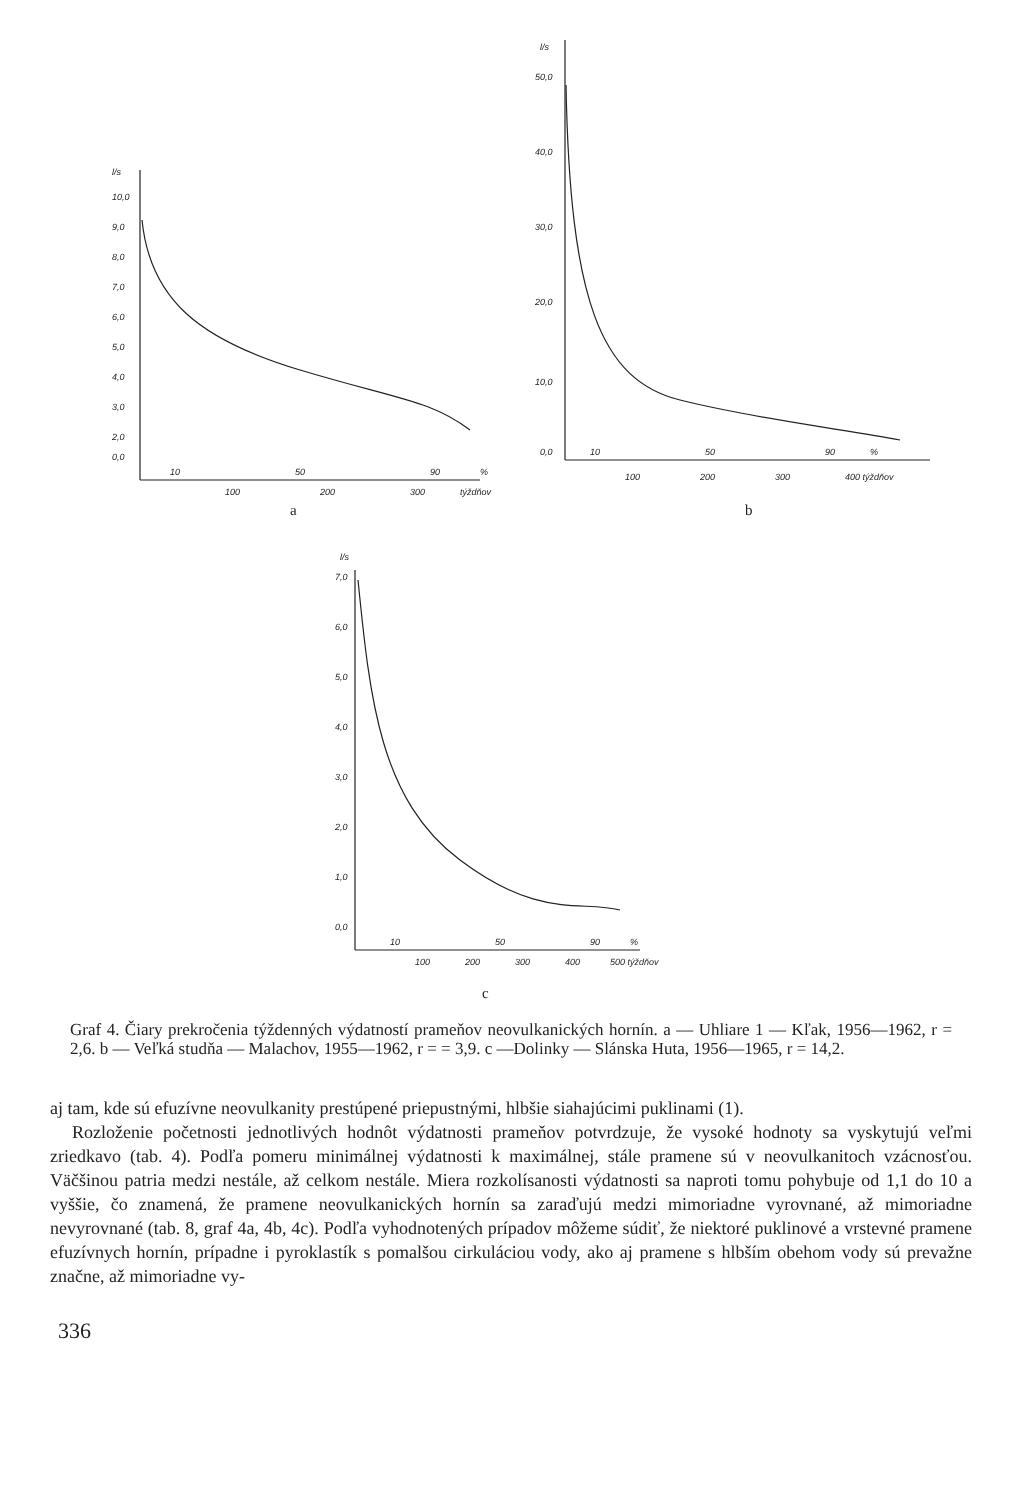l/s
10,0
9,0
8,0
7,0
6,0
5,0
4,0
3,0
2,0
0,0
10
50
90
%
100
200
300
týždňov
l/s
50,0
40,0
30,0
20,0
10,0
0,0
10
50
90
%
100
200
300
400 týždňov
l/s
7,0
6,0
5,0
4,0
3,0
2,0
1,0
0,0
10
50
90
%
100
200
300
400
500 týždňov
a b
c
Graf 4. Čiary prekročenia týždenných výdatností prameňov neovulkanických hornín. a — Uhliare 1 — Kľak, 1956—1962, r = 2,6. b — Veľká studňa — Malachov, 1955—1962, r = = 3,9. c —Dolinky — Slánska Huta, 1956—1965, r = 14,2.
aj tam, kde sú efuzívne neovulkanity prestúpené priepustnými, hlbšie siahajúcimi puklinami (1).
Rozloženie početnosti jednotlivých hodnôt výdatnosti prameňov potvrdzuje, že vysoké hodnoty sa vyskytujú veľmi zriedkavo (tab. 4). Podľa pomeru minimálnej výdatnosti k maximálnej, stále pramene sú v neovulkanitoch vzácnosťou. Väčšinou patria medzi nestále, až celkom nestále. Miera rozkolísanosti výdatnosti sa naproti tomu pohybuje od 1,1 do 10 a vyššie, čo znamená, že pramene neovulkanických hornín sa zaraďujú medzi mimoriadne vyrovnané, až mimoriadne nevyrovnané (tab. 8, graf 4a, 4b, 4c). Podľa vyhodnotených prípadov môžeme súdiť, že niektoré puklinové a vrstevné pramene efuzívnych hornín, prípadne i pyroklastík s pomalšou cirkuláciou vody, ako aj pramene s hlbším obehom vody sú prevažne značne, až mimoriadne vy-
336